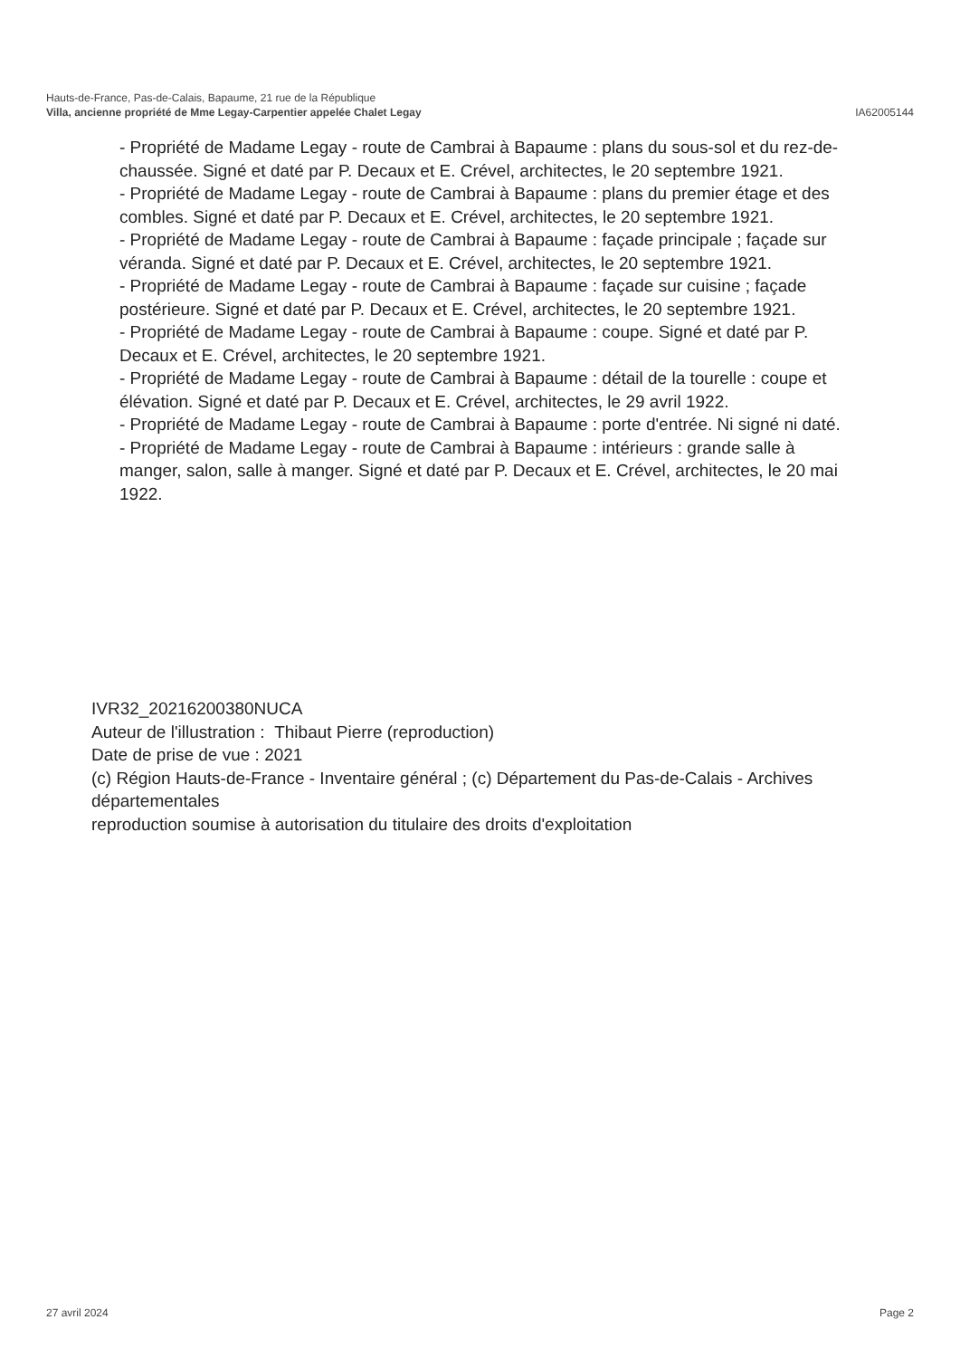Hauts-de-France, Pas-de-Calais, Bapaume, 21 rue de la République
Villa, ancienne propriété de Mme Legay-Carpentier appelée Chalet Legay IA62005144
- Propriété de Madame Legay - route de Cambrai à Bapaume : plans du sous-sol et du rez-de-chaussée. Signé et daté par P. Decaux et E. Crével, architectes, le 20 septembre 1921.
- Propriété de Madame Legay - route de Cambrai à Bapaume : plans du premier étage et des combles. Signé et daté par P. Decaux et E. Crével, architectes, le 20 septembre 1921.
- Propriété de Madame Legay - route de Cambrai à Bapaume : façade principale ; façade sur véranda. Signé et daté par P. Decaux et E. Crével, architectes, le 20 septembre 1921.
- Propriété de Madame Legay - route de Cambrai à Bapaume : façade sur cuisine ; façade postérieure. Signé et daté par P. Decaux et E. Crével, architectes, le 20 septembre 1921.
- Propriété de Madame Legay - route de Cambrai à Bapaume : coupe. Signé et daté par P. Decaux et E. Crével, architectes, le 20 septembre 1921.
- Propriété de Madame Legay - route de Cambrai à Bapaume : détail de la tourelle : coupe et élévation. Signé et daté par P. Decaux et E. Crével, architectes, le 29 avril 1922.
- Propriété de Madame Legay - route de Cambrai à Bapaume : porte d'entrée. Ni signé ni daté.
- Propriété de Madame Legay - route de Cambrai à Bapaume : intérieurs : grande salle à manger, salon, salle à manger. Signé et daté par P. Decaux et E. Crével, architectes, le 20 mai 1922.
IVR32_20216200380NUCA
Auteur de l'illustration : Thibaut Pierre (reproduction)
Date de prise de vue : 2021
(c) Région Hauts-de-France - Inventaire général ; (c) Département du Pas-de-Calais - Archives départementales
reproduction soumise à autorisation du titulaire des droits d'exploitation
27 avril 2024 Page 2